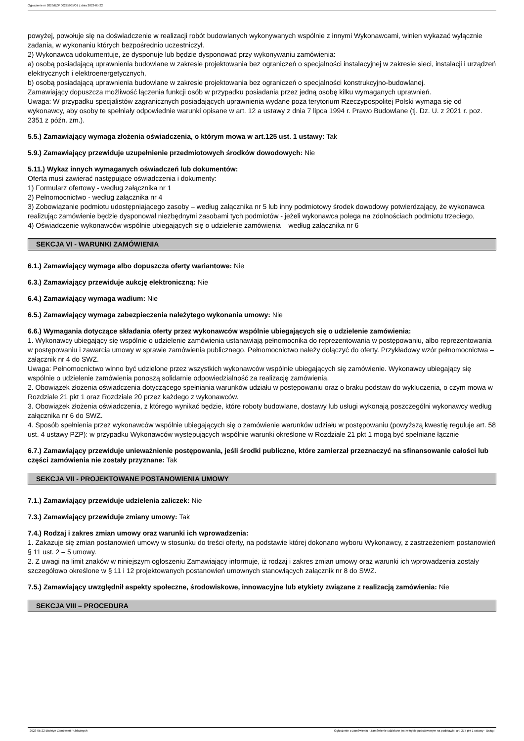Ogłoszenie nr 2023/BZP 00225965/01 z dnia 2023-05-22
powyżej, powołuje się na doświadczenie w realizacji robót budowlanych wykonywanych wspólnie z innymi Wykonawcami, winien wykazać wyłącznie zadania, w wykonaniu których bezpośrednio uczestniczył.
2) Wykonawca udokumentuje, że dysponuje lub będzie dysponować przy wykonywaniu zamówienia:
a) osobą posiadającą uprawnienia budowlane w zakresie projektowania bez ograniczeń o specjalności instalacyjnej w zakresie sieci, instalacji i urządzeń elektrycznych i elektroenergetycznych,
b) osobą posiadającą uprawnienia budowlane w zakresie projektowania bez ograniczeń o specjalności konstrukcyjno-budowlanej.
Zamawiający dopuszcza możliwość łączenia funkcji osób w przypadku posiadania przez jedną osobę kilku wymaganych uprawnień.
Uwaga: W przypadku specjalistów zagranicznych posiadających uprawnienia wydane poza terytorium Rzeczypospolitej Polski wymaga się od wykonawcy, aby osoby te spełniały odpowiednie warunki opisane w art. 12 a ustawy z dnia 7 lipca 1994 r. Prawo Budowlane (tj. Dz. U. z 2021 r. poz. 2351 z późn. zm.).
5.5.) Zamawiający wymaga złożenia oświadczenia, o którym mowa w art.125 ust. 1 ustawy: Tak
5.9.) Zamawiający przewiduje uzupełnienie przedmiotowych środków dowodowych: Nie
5.11.) Wykaz innych wymaganych oświadczeń lub dokumentów:
Oferta musi zawierać następujące oświadczenia i dokumenty:
1) Formularz ofertowy - według załącznika nr 1
2) Pełnomocnictwo - według załącznika nr 4
3) Zobowiązanie podmiotu udostępniającego zasoby – według załącznika nr 5 lub inny podmiotowy środek dowodowy potwierdzający, że wykonawca realizując zamówienie będzie dysponował niezbędnymi zasobami tych podmiotów - jeżeli wykonawca polega na zdolnościach podmiotu trzeciego,
4) Oświadczenie wykonawców wspólnie ubiegających się o udzielenie zamówienia – według załącznika nr 6
SEKCJA VI - WARUNKI ZAMÓWIENIA
6.1.) Zamawiający wymaga albo dopuszcza oferty wariantowe: Nie
6.3.) Zamawiający przewiduje aukcję elektroniczną: Nie
6.4.) Zamawiający wymaga wadium: Nie
6.5.) Zamawiający wymaga zabezpieczenia należytego wykonania umowy: Nie
6.6.) Wymagania dotyczące składania oferty przez wykonawców wspólnie ubiegających się o udzielenie zamówienia:
1. Wykonawcy ubiegający się wspólnie o udzielenie zamówienia ustanawiają pełnomocnika do reprezentowania w postępowaniu, albo reprezentowania w postępowaniu i zawarcia umowy w sprawie zamówienia publicznego. Pełnomocnictwo należy dołączyć do oferty. Przykładowy wzór pełnomocnictwa – załącznik nr 4 do SWZ.
Uwaga: Pełnomocnictwo winno być udzielone przez wszystkich wykonawców wspólnie ubiegających się zamówienie. Wykonawcy ubiegający się wspólnie o udzielenie zamówienia ponoszą solidarnie odpowiedzialność za realizację zamówienia.
2. Obowiązek złożenia oświadczenia dotyczącego spełniania warunków udziału w postępowaniu oraz o braku podstaw do wykluczenia, o czym mowa w Rozdziale 21 pkt 1 oraz Rozdziale 20 przez każdego z wykonawców.
3. Obowiązek złożenia oświadczenia, z którego wynikać będzie, które roboty budowlane, dostawy lub usługi wykonają poszczególni wykonawcy według załącznika nr 6 do SWZ.
4. Sposób spełnienia przez wykonawców wspólnie ubiegających się o zamówienie warunków udziału w postępowaniu (powyższą kwestię reguluje art. 58 ust. 4 ustawy PZP): w przypadku Wykonawców występujących wspólnie warunki określone w Rozdziale 21 pkt 1 mogą być spełniane łącznie
6.7.) Zamawiający przewiduje unieważnienie postępowania, jeśli środki publiczne, które zamierzał przeznaczyć na sfinansowanie całości lub części zamówienia nie zostały przyznane: Tak
SEKCJA VII - PROJEKTOWANE POSTANOWIENIA UMOWY
7.1.) Zamawiający przewiduje udzielenia zaliczek: Nie
7.3.) Zamawiający przewiduje zmiany umowy: Tak
7.4.) Rodzaj i zakres zmian umowy oraz warunki ich wprowadzenia:
1. Zakazuje się zmian postanowień umowy w stosunku do treści oferty, na podstawie której dokonano wyboru Wykonawcy, z zastrzeżeniem postanowień § 11 ust. 2 – 5 umowy.
2. Z uwagi na limit znaków w niniejszym ogłoszeniu Zamawiający informuje, iż rodzaj i zakres zmian umowy oraz warunki ich wprowadzenia zostały szczegółowo określone w § 11 i 12 projektowanych postanowień umownych stanowiących załącznik nr 8 do SWZ.
7.5.) Zamawiający uwzględnił aspekty społeczne, środowiskowe, innowacyjne lub etykiety związane z realizacją zamówienia: Nie
SEKCJA VIII – PROCEDURA
2023-05-22 Biuletyn Zamówień Publicznych Ogłoszenie o zamówieniu - Zamówienie udzielane jest w trybie podstawowym na podstawie: art. 275 pkt 1 ustawy - Usługi